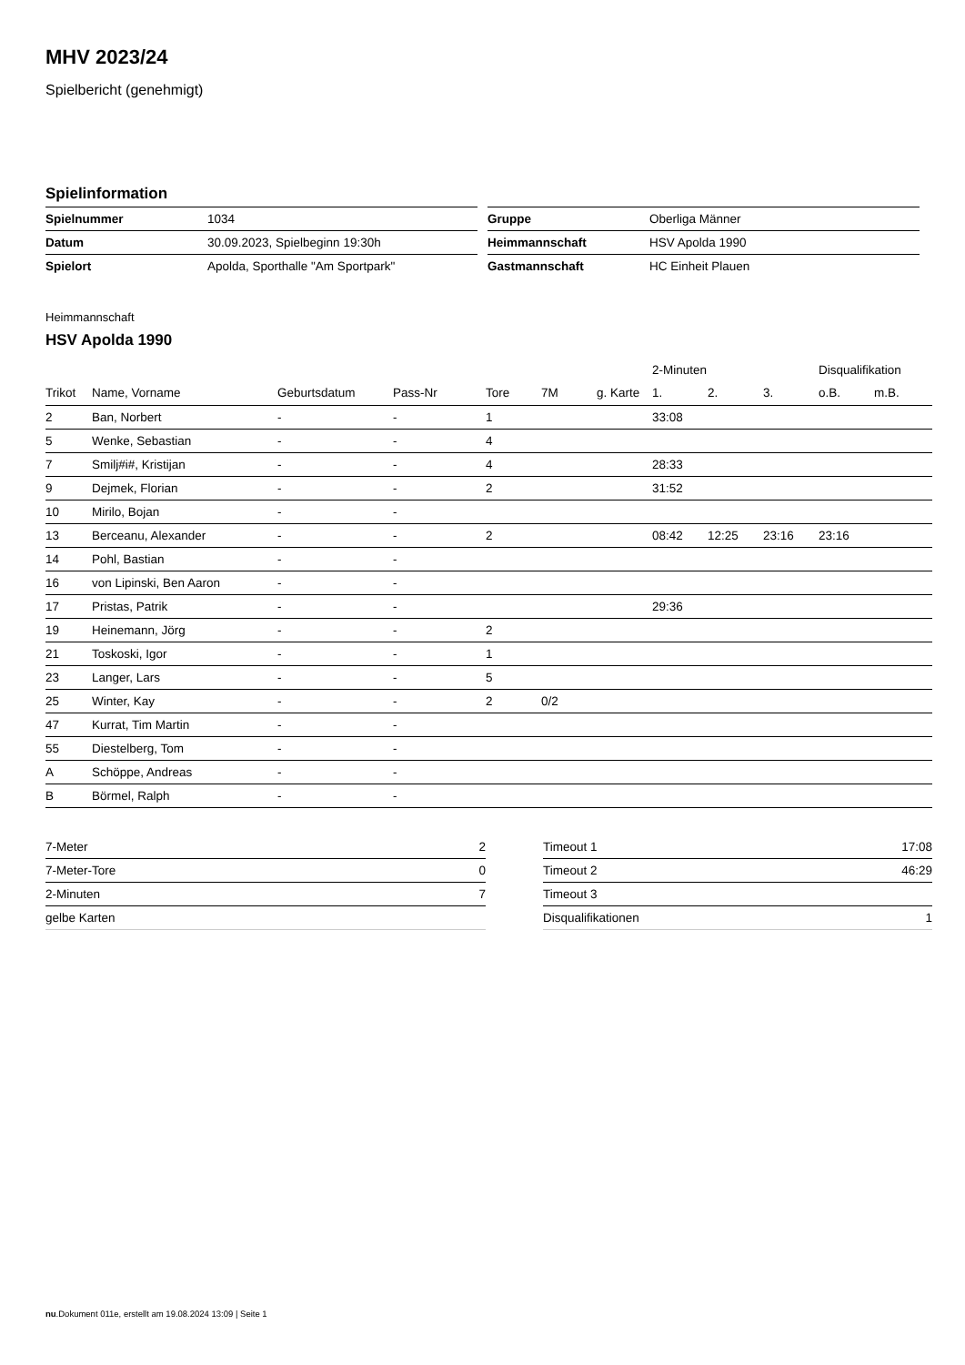MHV 2023/24
Spielbericht (genehmigt)
Spielinformation
| Spielnummer | 1034 |
| Datum | 30.09.2023, Spielbeginn 19:30h |
| Spielort | Apolda, Sporthalle "Am Sportpark" |
| Gruppe | Oberliga Männer |
| Heimmannschaft | HSV Apolda 1990 |
| Gastmannschaft | HC Einheit Plauen |
Heimmannschaft
HSV Apolda 1990
| | | | | | | | 2-Minuten | | | Disqualifikation | |
| --- | --- | --- | --- | --- | --- | --- | --- | --- | --- | --- | --- |
| Trikot | Name, Vorname | Geburtsdatum | Pass-Nr | Tore | 7M | g. Karte | 1. | 2. | 3. | o.B. | m.B. |
| 2 | Ban, Norbert | - | - | 1 | | | 33:08 | | | | |
| 5 | Wenke, Sebastian | - | - | 4 | | | | | | | |
| 7 | Smilj#i#, Kristijan | - | - | 4 | | | 28:33 | | | | |
| 9 | Dejmek, Florian | - | - | 2 | | | 31:52 | | | | |
| 10 | Mirilo, Bojan | - | - | | | | | | | | |
| 13 | Berceanu, Alexander | - | - | 2 | | | 08:42 | 12:25 | 23:16 | 23:16 | |
| 14 | Pohl, Bastian | - | - | | | | | | | | |
| 16 | von Lipinski, Ben Aaron | - | - | | | | | | | | |
| 17 | Pristas, Patrik | - | - | | | | 29:36 | | | | |
| 19 | Heinemann, Jörg | - | - | 2 | | | | | | | |
| 21 | Toskoski, Igor | - | - | 1 | | | | | | | |
| 23 | Langer, Lars | - | - | 5 | | | | | | | |
| 25 | Winter, Kay | - | - | 2 | 0/2 | | | | | | |
| 47 | Kurrat, Tim Martin | - | - | | | | | | | | |
| 55 | Diestelberg, Tom | - | - | | | | | | | | |
| A | Schöppe, Andreas | - | - | | | | | | | | |
| B | Börmel, Ralph | - | - | | | | | | | | |
| 7-Meter | 2 |
| 7-Meter-Tore | 0 |
| 2-Minuten | 7 |
| gelbe Karten | |
| Timeout 1 | 17:08 |
| Timeout 2 | 46:29 |
| Timeout 3 | |
| Disqualifikationen | 1 |
nu.Dokument 011e, erstellt am 19.08.2024 13:09 | Seite 1